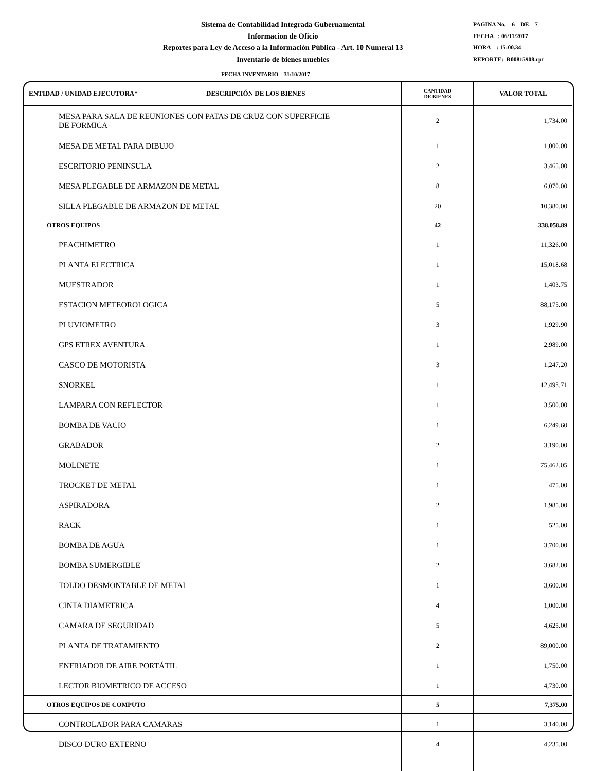Sistema de Contabilidad Integrada Gubernamental
Informacion de Oficio
Reportes para Ley de Acceso a la Información Pública - Art. 10 Numeral 13
Inventario de bienes muebles
PAGINA No. 6 DE 7
FECHA : 06/11/2017
HORA : 15:00.34
REPORTE: R00815908.rpt
FECHA INVENTARIO 31/10/2017
| ENTIDAD / UNIDAD EJECUTORA* DESCRIPCIÓN DE LOS BIENES | CANTIDAD DE BIENES | VALOR TOTAL |
| --- | --- | --- |
| MESA PARA SALA DE REUNIONES CON PATAS DE CRUZ CON SUPERFICIE DE FORMICA | 2 | 1,734.00 |
| MESA DE METAL PARA DIBUJO | 1 | 1,000.00 |
| ESCRITORIO PENINSULA | 2 | 3,465.00 |
| MESA PLEGABLE DE ARMAZON DE METAL | 8 | 6,070.00 |
| SILLA PLEGABLE DE ARMAZON DE METAL | 20 | 10,380.00 |
| OTROS EQUIPOS | 42 | 338,058.89 |
| PEACHIMETRO | 1 | 11,326.00 |
| PLANTA ELECTRICA | 1 | 15,018.68 |
| MUESTRADOR | 1 | 1,403.75 |
| ESTACION METEOROLOGICA | 5 | 88,175.00 |
| PLUVIOMETRO | 3 | 1,929.90 |
| GPS ETREX AVENTURA | 1 | 2,989.00 |
| CASCO DE MOTORISTA | 3 | 1,247.20 |
| SNORKEL | 1 | 12,495.71 |
| LAMPARA CON REFLECTOR | 1 | 3,500.00 |
| BOMBA DE VACIO | 1 | 6,249.60 |
| GRABADOR | 2 | 3,190.00 |
| MOLINETE | 1 | 75,462.05 |
| TROCKET DE METAL | 1 | 475.00 |
| ASPIRADORA | 2 | 1,985.00 |
| RACK | 1 | 525.00 |
| BOMBA DE AGUA | 1 | 3,700.00 |
| BOMBA SUMERGIBLE | 2 | 3,682.00 |
| TOLDO DESMONTABLE DE METAL | 1 | 3,600.00 |
| CINTA DIAMETRICA | 4 | 1,000.00 |
| CAMARA DE SEGURIDAD | 5 | 4,625.00 |
| PLANTA DE TRATAMIENTO | 2 | 89,000.00 |
| ENFRIADOR DE AIRE PORTÁTIL | 1 | 1,750.00 |
| LECTOR BIOMETRICO DE ACCESO | 1 | 4,730.00 |
| OTROS EQUIPOS DE COMPUTO | 5 | 7,375.00 |
| CONTROLADOR PARA CAMARAS | 1 | 3,140.00 |
| DISCO DURO EXTERNO | 4 | 4,235.00 |